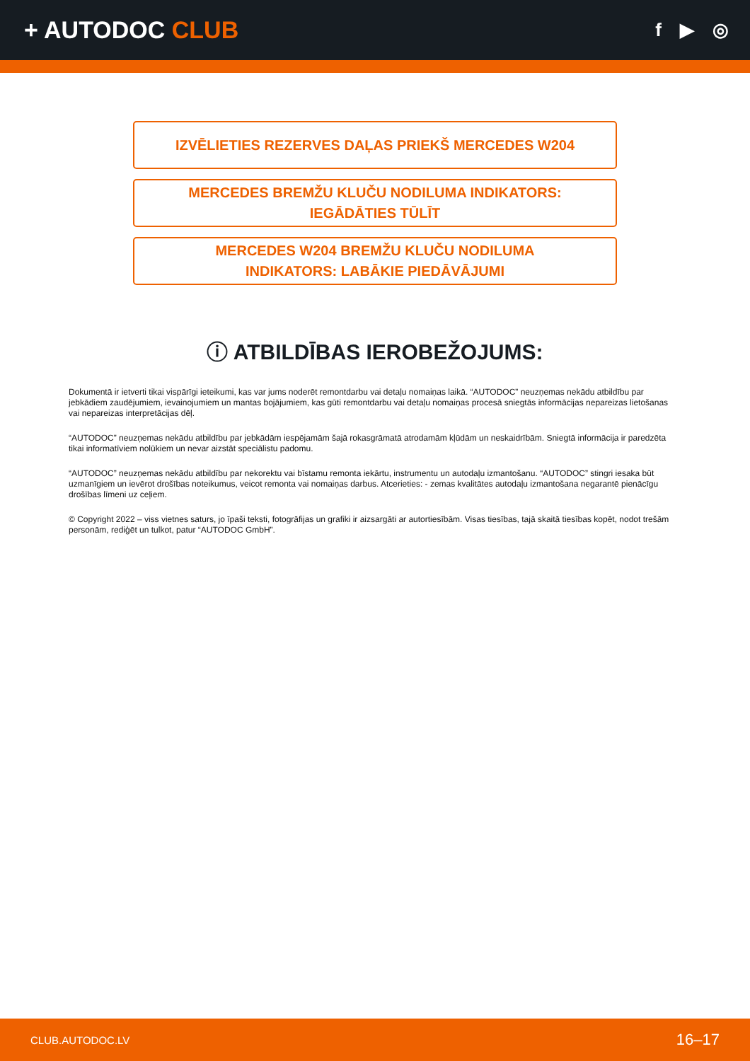+ AUTODOC CLUB
f ▶ ◎
IZVĒLIETIES REZERVES DAĻAS PRIEKŠ MERCEDES W204
MERCEDES BREMŽU KLUČU NODILUMA INDIKATORS:
IEGĀDĀTIES TŪLĪT
MERCEDES W204 BREMŽU KLUČU NODILUMA
INDIKATORS: LABĀKIE PIEDĀVĀJUMI
ⓘ ATBILDĪBAS IEROBEŽOJUMS:
Dokumentā ir ietverti tikai vispārīgi ieteikumi, kas var jums noderēt remontdarbu vai detaļu nomaiņas laikā. “AUTODOC” neuzņemas nekādu atbildību par jebkādiem zaudējumiem, ievainojumiem un mantas bojājumiem, kas gūti remontdarbu vai detaļu nomaiņas procesā sniegtās informācijas nepareizas lietošanas vai nepareizas interpretācijas dēļ.
“AUTODOC” neuzņemas nekādu atbildību par jebkādām iespējamām šajā rokasgrāmatā atrodamām kļūdām un neskaidrībām. Sniegtā informācija ir paredzēta tikai informatīviem nolūkiem un nevar aizstāt speciālistu padomu.
“AUTODOC” neuzņemas nekādu atbildību par nekorektu vai bīstamu remonta iekārtu, instrumentu un autodaļu izmantošanu. “AUTODOC” stingri iesaka būt uzmanīgiem un ievērot drošības noteikumus, veicot remonta vai nomaiņas darbus. Atcerieties: - zemas kvalitātes autodaļu izmantošana negarantē pienācīgu drošības līmeni uz ceļiem.
© Copyright 2022 – viss vietnes saturs, jo īpaši teksti, fotogrāfijas un grafiki ir aizsargāti ar autortiesībām. Visas tiesības, tajā skaitā tiesības kopēt, nodot trešām personām, rediģēt un tulkot, patur “AUTODOC GmbH”.
CLUB.AUTODOC.LV 16–17